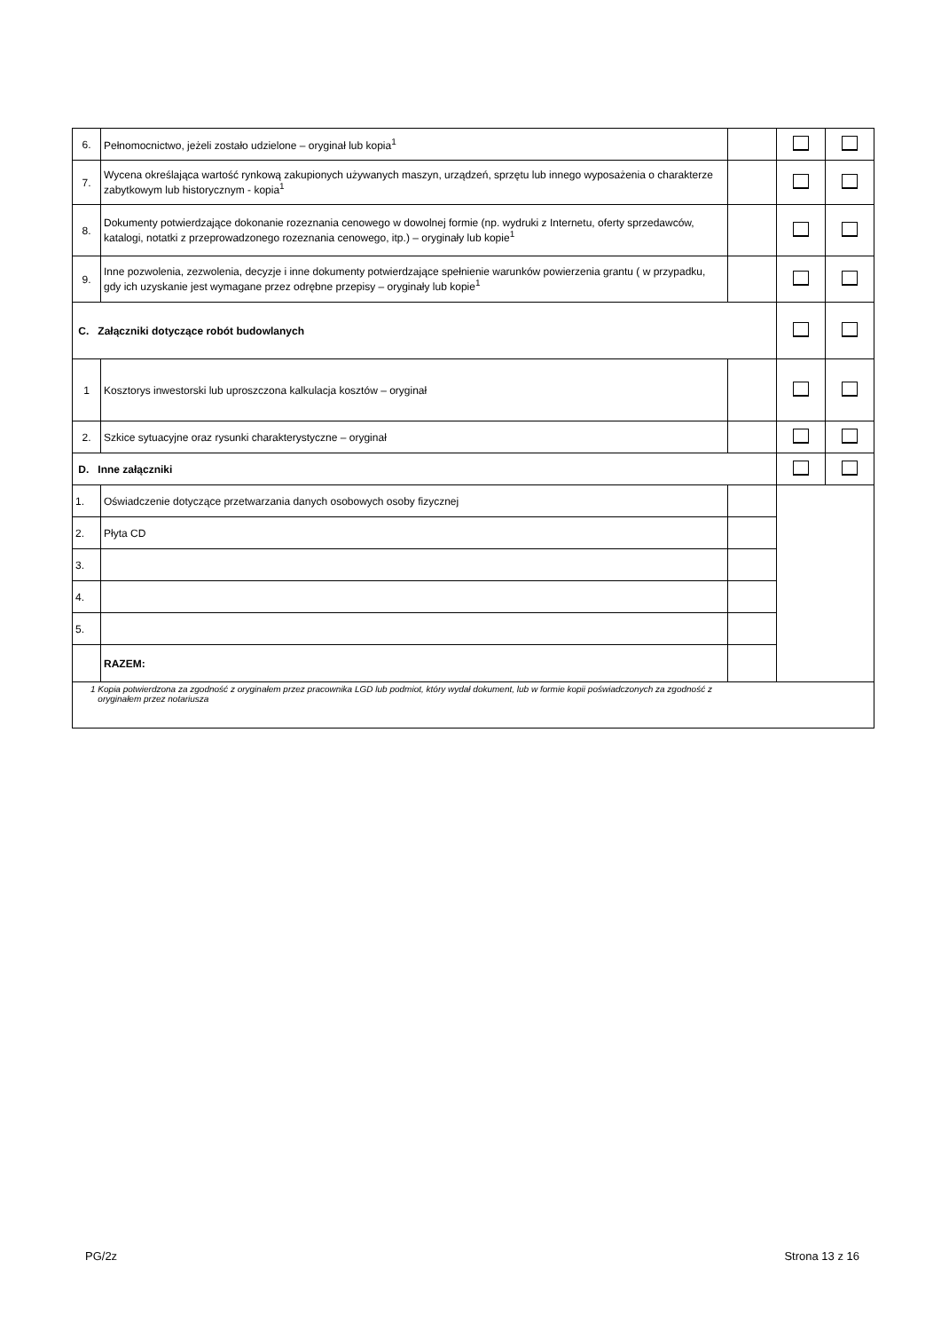| 6. | Pełnomocnictwo, jeżeli zostało udzielone – oryginał lub kopia<sup>1</sup> | | | |
| 7. | Wycena określająca wartość rynkową zakupionych używanych maszyn, urządzeń, sprzętu lub innego wyposażenia o charakterze zabytkowym lub historycznym - kopia<sup>1</sup> | | | |
| 8. | Dokumenty potwierdzające dokonanie rozeznania cenowego w dowolnej formie (np. wydruki z Internetu, oferty sprzedawców, katalogi, notatki z przeprowadzonego rozeznania cenowego, itp.) – oryginały lub kopie<sup>1</sup> | | | |
| 9. | Inne pozwolenia, zezwolenia, decyzje i inne dokumenty potwierdzające spełnienie warunków powierzenia grantu ( w przypadku, gdy ich uzyskanie jest wymagane przez odrębne przepisy – oryginały lub kopie<sup>1</sup> | | | |
| C. Załączniki dotyczące robót budowlanych | | | | |
| 1 | Kosztorys inwestorski lub uproszczona kalkulacja kosztów – oryginał | | | |
| 2. | Szkice sytuacyjne oraz rysunki charakterystyczne – oryginał | | | |
| D. Inne załączniki | | | | |
| 1. | Oświadczenie dotyczące przetwarzania danych osobowych osoby fizycznej | | | |
| 2. | Płyta CD | | | |
| 3. | | | | |
| 4. | | | | |
| 5. | | | | |
| | RAZEM: | | | |
| 1 Kopia potwierdzona za zgodność z oryginałem przez pracownika LGD lub podmiot, który wydał dokument, lub w formie kopii poświadczonych za zgodność z oryginałem przez notariusza | | | | |
PG/2z Strona 13 z 16